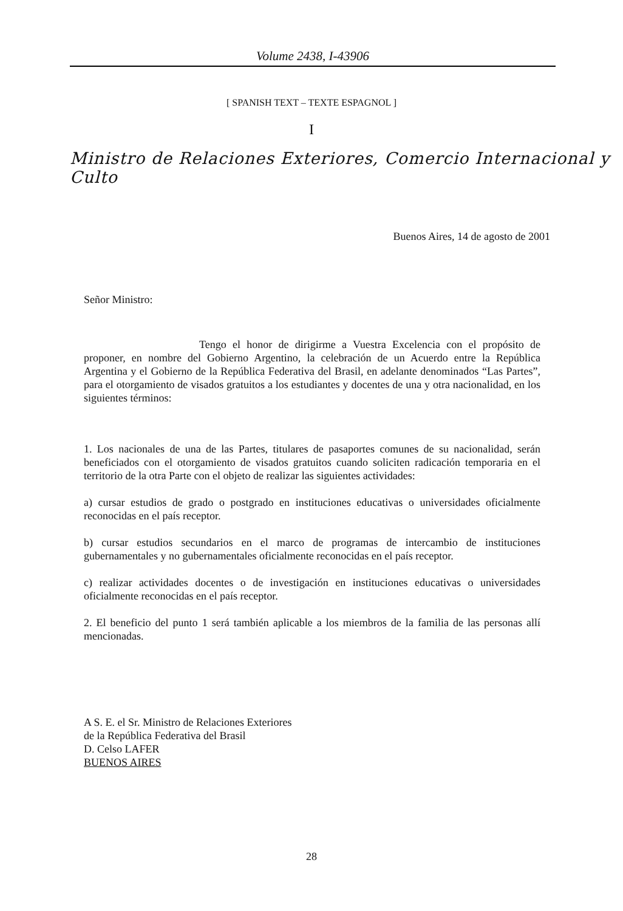Volume 2438, I-43906
[ SPANISH TEXT – TEXTE ESPAGNOL ]
I
Ministro de Relaciones Exteriores, Comercio Internacional y Culto
Buenos Aires, 14 de agosto de 2001
Señor Ministro:
Tengo el honor de dirigirme a Vuestra Excelencia con el propósito de proponer, en nombre del Gobierno Argentino, la celebración de un Acuerdo entre la República Argentina y el Gobierno de la República Federativa del Brasil, en adelante denominados “Las Partes”, para el otorgamiento de visados gratuitos a los estudiantes y docentes de una y otra nacionalidad, en los siguientes términos:
1. Los nacionales de una de las Partes, titulares de pasaportes comunes de su nacionalidad, serán beneficiados con el otorgamiento de visados gratuitos cuando soliciten radicación temporaria en el territorio de la otra Parte con el objeto de realizar las siguientes actividades:
a) cursar estudios de grado o postgrado en instituciones educativas o universidades oficialmente reconocidas en el país receptor.
b) cursar estudios secundarios en el marco de programas de intercambio de instituciones gubernamentales y no gubernamentales oficialmente reconocidas en el país receptor.
c) realizar actividades docentes o de investigación en instituciones educativas o universidades oficialmente reconocidas en el país receptor.
2. El beneficio del punto 1 será también aplicable a los miembros de la familia de las personas allí mencionadas.
A S. E. el Sr. Ministro de Relaciones Exteriores
de la República Federativa del Brasil
D. Celso LAFER
BUENOS AIRES
28